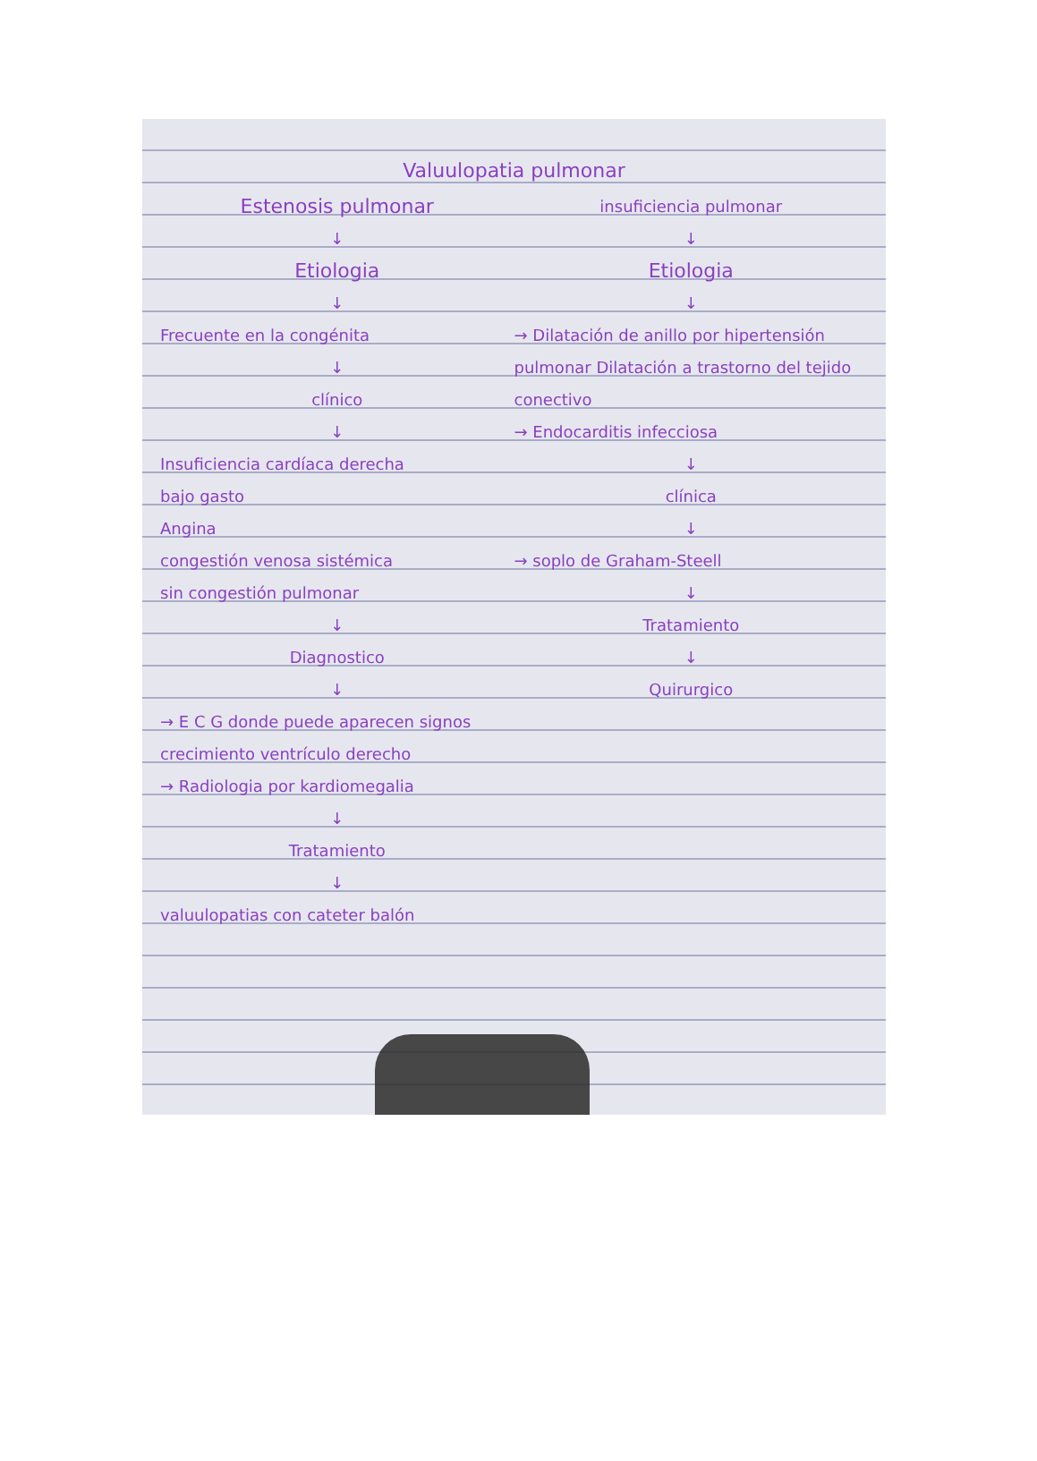Valuulopatia pulmonar
Estenosis pulmonar
↓
Etiologia
↓
Frecuente en la congénita
↓
clínico
↓
Insuficiencia cardíaca derecha
bajo gasto
Angina
congestión venosa sistémica
sin congestión pulmonar
↓
Diagnostico
↓
→ E C G donde puede aparecen signos crecimiento ventrículo derecho
→ Radiologia por kardiomegalia
↓
Tratamiento
↓
valuulopatias con cateter balón
insuficiencia pulmonar
↓
Etiologia
↓
→ Dilatación de anillo por hipertensión pulmonar Dilatación a trastorno del tejido conectivo
→ Endocarditis infecciosa
↓
clínica
↓
→ soplo de Graham-Steell
↓
Tratamiento
↓
Quirurgico